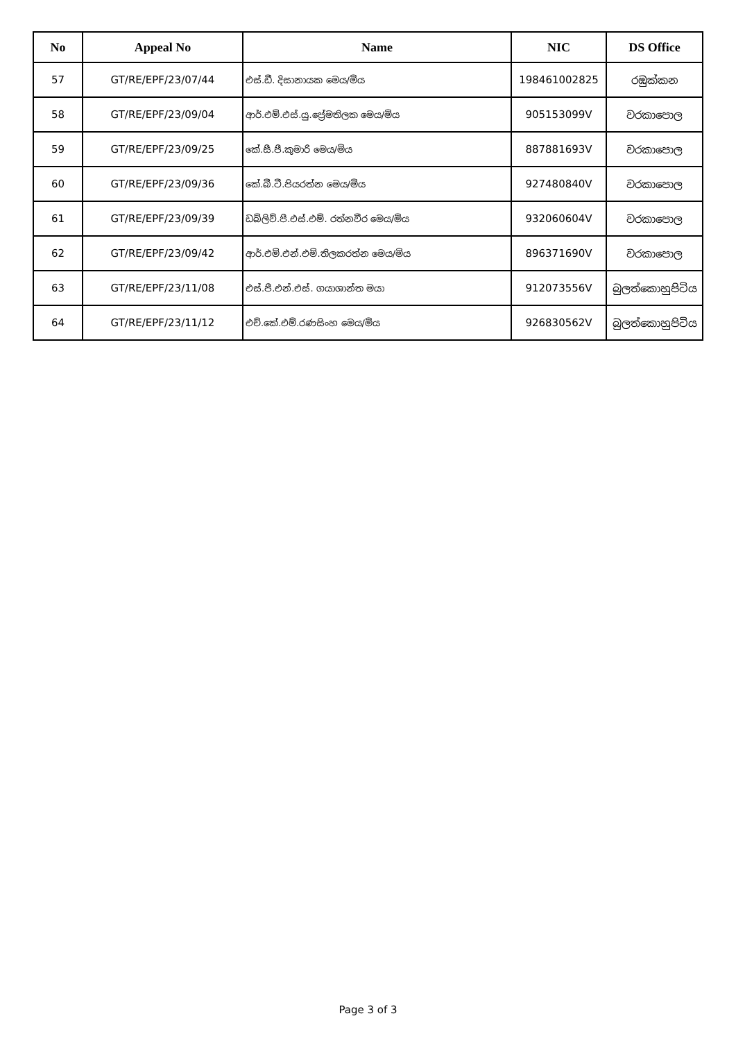| No | Appeal No | Name | NIC | DS Office |
| --- | --- | --- | --- | --- |
| 57 | GT/RE/EPF/23/07/44 | එස්.ඩී. දිසානායක මෙය/මිය | 198461002825 | රඹුක්කන |
| 58 | GT/RE/EPF/23/09/04 | ආර්.එම්.එස්.යු.ප්‍රේමතිලක මෙය/මිය | 905153099V | වරකාපොල |
| 59 | GT/RE/EPF/23/09/25 | කේ.සී.පී.කුමාරි මෙය/මිය | 887881693V | වරකාපොල |
| 60 | GT/RE/EPF/23/09/36 | කේ.බී.ටී.පියරත්න මෙය/මිය | 927480840V | වරකාපොල |
| 61 | GT/RE/EPF/23/09/39 | ඩබ්ලිව්.පී.එස්.එම්. රත්නවීර මෙය/මිය | 932060604V | වරකාපොල |
| 62 | GT/RE/EPF/23/09/42 | ආර්.එම්.එන්.එම්.තිලකරත්න මෙය/මිය | 896371690V | වරකාපොල |
| 63 | GT/RE/EPF/23/11/08 | එස්.පී.එන්.එස්. ගයාශාන්ත මයා | 912073556V | බුලත්කොහුපිටිය |
| 64 | GT/RE/EPF/23/11/12 | එච්.කේ.එම්.රණසිංහ මෙය/මිය | 926830562V | බුලත්කොහුපිටිය |
Page 3 of 3